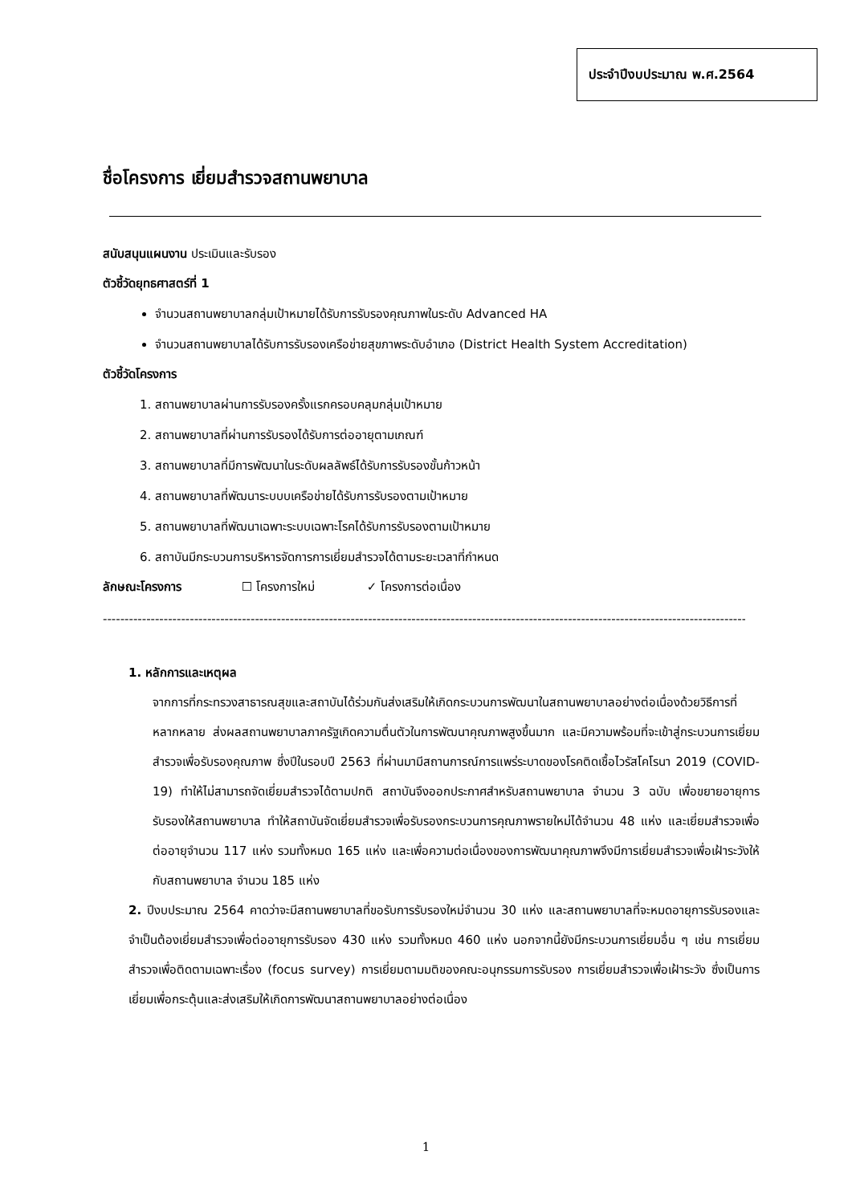ประจำปีงบประมาณ พ.ศ.2564
ชื่อโครงการ เยี่ยมสำรวจสถานพยาบาล
สนับสนุนแผนงาน ประเมินและรับรอง
ตัวชี้วัดยุทธศาสตร์ที่ 1
จำนวนสถานพยาบาลกลุ่มเป้าหมายได้รับการรับรองคุณภาพในระดับ Advanced HA
จำนวนสถานพยาบาลได้รับการรับรองเครือข่ายสุขภาพระดับอำเภอ (District Health System Accreditation)
ตัวชี้วัดโครงการ
1. สถานพยาบาลผ่านการรับรองครั้งแรกครอบคลุมกลุ่มเป้าหมาย
2. สถานพยาบาลที่ผ่านการรับรองได้รับการต่ออายุตามเกณฑ์
3. สถานพยาบาลที่มีการพัฒนาในระดับผลลัพธ์ได้รับการรับรองขั้นก้าวหน้า
4. สถานพยาบาลที่พัฒนาระบบบเครือข่ายได้รับการรับรองตามเป้าหมาย
5. สถานพยาบาลที่พัฒนาเฉพาะระบบเฉพาะโรคได้รับการรับรองตามเป้าหมาย
6. สถาบันมีกระบวนการบริหารจัดการการเยี่ยมสำรวจได้ตามระยะเวลาที่กำหนด
ลักษณะโครงการ ☐ โครงการใหม่ ✓ โครงการต่อเนื่อง
--------------------------------------------------------------------------------------------------------------------------------------------------------
1. หลักการและเหตุผล
จากการที่กระทรวงสาธารณสุขและสถาบันได้ร่วมกันส่งเสริมให้เกิดกระบวนการพัฒนาในสถานพยาบาลอย่างต่อเนื่องด้วยวิธีการที่หลากหลาย ส่งผลสถานพยาบาลภาครัฐเกิดความตื่นตัวในการพัฒนาคุณภาพสูงขึ้นมาก และมีความพร้อมที่จะเข้าสู่กระบวนการเยี่ยมสำรวจเพื่อรับรองคุณภาพ ซึ่งปีในรอบปี 2563 ที่ผ่านมามีสถานการณ์การแพร่ระบาดของโรคติดเชื้อไวรัสโคโรนา 2019 (COVID-19) ทำให้ไม่สามารถจัดเยี่ยมสำรวจได้ตามปกติ สถาบันจึงออกประกาศสำหรับสถานพยาบาล จำนวน 3 ฉบับ เพื่อขยายอายุการรับรองให้สถานพยาบาล ทำให้สถาบันจัดเยี่ยมสำรวจเพื่อรับรองกระบวนการคุณภาพรายใหม่ได้จำนวน 48 แห่ง และเยี่ยมสำรวจเพื่อต่ออายุจำนวน 117 แห่ง รวมทั้งหมด 165 แห่ง และเพื่อความต่อเนื่องของการพัฒนาคุณภาพจึงมีการเยี่ยมสำรวจเพื่อเฝ้าระวังให้กับสถานพยาบาล จำนวน 185 แห่ง
2. ปีงบประมาณ 2564 คาดว่าจะมีสถานพยาบาลที่ขอรับการรับรองใหม่จำนวน 30 แห่ง และสถานพยาบาลที่จะหมดอายุการรับรองและจำเป็นต้องเยี่ยมสำรวจเพื่อต่ออายุการรับรอง 430 แห่ง รวมทั้งหมด 460 แห่ง นอกจากนี้ยังมีกระบวนการเยี่ยมอื่น ๆ เช่น การเยี่ยมสำรวจเพื่อติดตามเฉพาะเรื่อง (focus survey) การเยี่ยมตามมติของคณะอนุกรรมการรับรอง การเยี่ยมสำรวจเพื่อเฝ้าระวัง ซึ่งเป็นการเยี่ยมเพื่อกระตุ้นและส่งเสริมให้เกิดการพัฒนาสถานพยาบาลอย่างต่อเนื่อง
1